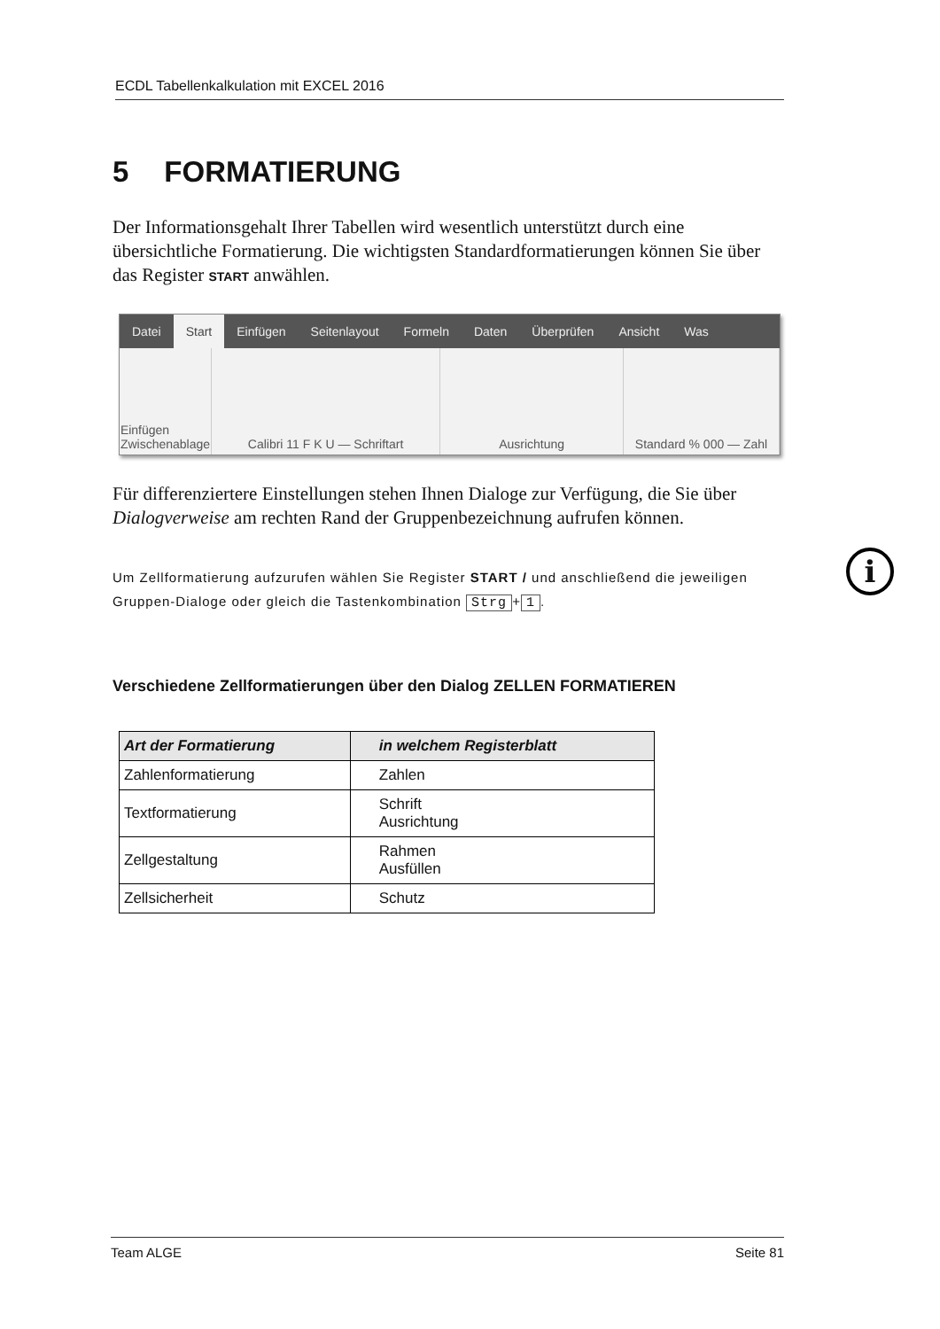ECDL Tabellenkalkulation mit EXCEL 2016
5 FORMATIERUNG
Der Informationsgehalt Ihrer Tabellen wird wesentlich unterstützt durch eine übersichtliche Formatierung. Die wichtigsten Standardformatierungen können Sie über das Register START anwählen.
Datei
Start
Einfügen Seitenlayout Formeln Daten Überprüfen Ansicht Was
Einfügen
Zwischenablage
Calibri 11 F K U — Schriftart Ausrichtung Standard % 000 — Zahl
Für differenziertere Einstellungen stehen Ihnen Dialoge zur Verfügung, die Sie über Dialogverweise am rechten Rand der Gruppenbezeichnung aufrufen können.
Um Zellformatierung aufzurufen wählen Sie Register START / und anschließend die jeweiligen Gruppen-Dialoge oder gleich die Tastenkombination Strg + 1.
Verschiedene Zellformatierungen über den Dialog ZELLEN FORMATIEREN
| Art der Formatierung | in welchem Registerblatt |
| --- | --- |
| Zahlenformatierung | Zahlen |
| Textformatierung | Schrift Ausrichtung |
| Zellgestaltung | Rahmen Ausfüllen |
| Zellsicherheit | Schutz |
i
Team ALGE Seite 81